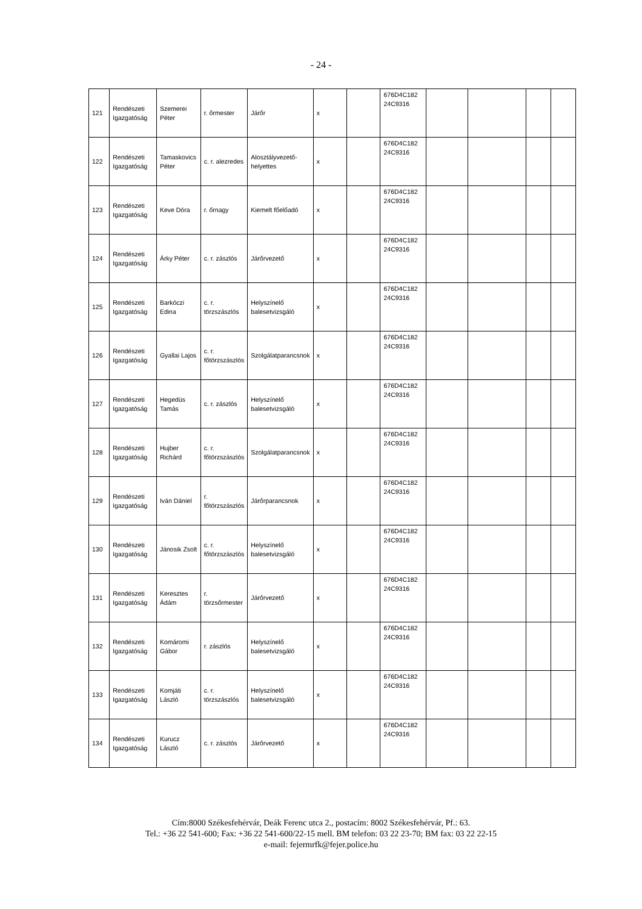- 24 -
| 121 | Rendészeti Igazgatóság | Szemerei Péter | r. őrmester | Járőr | x | | 676D4C182 24C9316 | | | | |
| 122 | Rendészeti Igazgatóság | Tamaskovics Péter | c. r. alezredes | Alosztályvezető-helyettes | x | | 676D4C182 24C9316 | | | | |
| 123 | Rendészeti Igazgatóság | Keve Dóra | r. őrnagy | Kiemelt főelőadó | x | | 676D4C182 24C9316 | | | | |
| 124 | Rendészeti Igazgatóság | Árky Péter | c. r. zászlós | Járőrvezető | x | | 676D4C182 24C9316 | | | | |
| 125 | Rendészeti Igazgatóság | Barkóczi Edina | c. r. törzszászlós | Helyszínelő balesetvizsgáló | x | | 676D4C182 24C9316 | | | | |
| 126 | Rendészeti Igazgatóság | Gyallai Lajos | c. r. főtörzszászlós | Szolgálatparancsnok | x | | 676D4C182 24C9316 | | | | |
| 127 | Rendészeti Igazgatóság | Hegedüs Tamás | c. r. zászlós | Helyszínelő balesetvizsgáló | x | | 676D4C182 24C9316 | | | | |
| 128 | Rendészeti Igazgatóság | Hujber Richárd | c. r. főtörzszászlós | Szolgálatparancsnok | x | | 676D4C182 24C9316 | | | | |
| 129 | Rendészeti Igazgatóság | Iván Dániel | r. főtörzszászlós | Járőrparancsnok | x | | 676D4C182 24C9316 | | | | |
| 130 | Rendészeti Igazgatóság | Jánosik Zsolt | c. r. főtörzszászlós | Helyszínelő balesetvizsgáló | x | | 676D4C182 24C9316 | | | | |
| 131 | Rendészeti Igazgatóság | Keresztes Ádám | r. törzsőrmester | Járőrvezető | x | | 676D4C182 24C9316 | | | | |
| 132 | Rendészeti Igazgatóság | Komáromi Gábor | r. zászlós | Helyszínelő balesetvizsgáló | x | | 676D4C182 24C9316 | | | | |
| 133 | Rendészeti Igazgatóság | Komjáti László | c. r. törzszászlós | Helyszínelő balesetvizsgáló | x | | 676D4C182 24C9316 | | | | |
| 134 | Rendészeti Igazgatóság | Kurucz László | c. r. zászlós | Járőrvezető | x | | 676D4C182 24C9316 | | | | |
Cím:8000 Székesfehérvár, Deák Ferenc utca 2., postacím: 8002 Székesfehérvár, Pf.: 63.
Tel.: +36 22 541-600; Fax: +36 22 541-600/22-15 mell. BM telefon: 03 22 23-70; BM fax: 03 22 22-15
e-mail: fejermrfk@fejer.police.hu